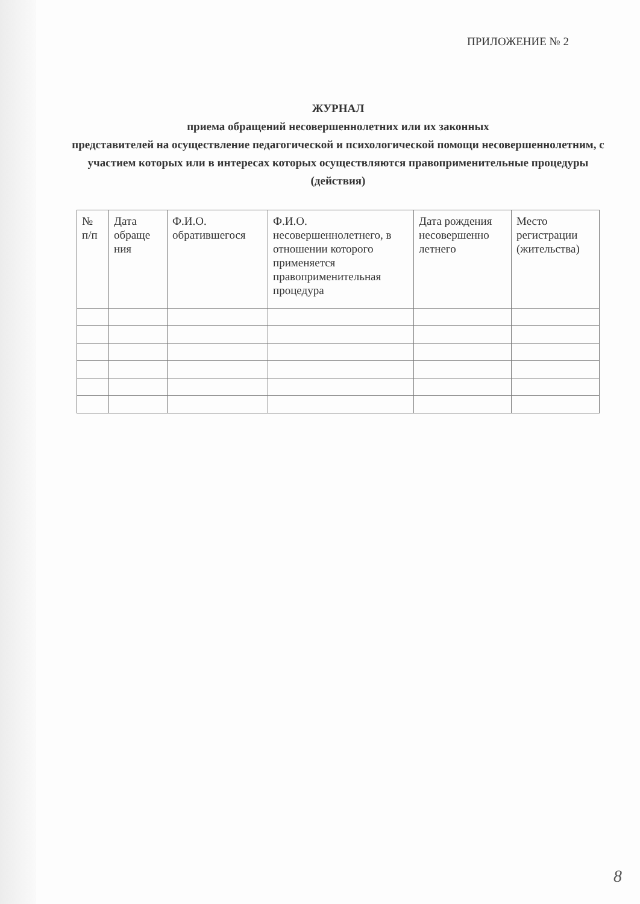ПРИЛОЖЕНИЕ № 2
ЖУРНАЛ
приема обращений несовершеннолетних или их законных
представителей на осуществление педагогической и психологической помощи несовершеннолетним, с участием которых или в интересах которых осуществляются правоприменительные процедуры (действия)
| № п/п | Дата обраще ния | Ф.И.О. обратившегося | Ф.И.О. несовершеннолетнего, в отношении которого применяется правоприменительная процедура | Дата рождения несовершенно летнего | Место регистрации (жительства) |
| --- | --- | --- | --- | --- | --- |
8